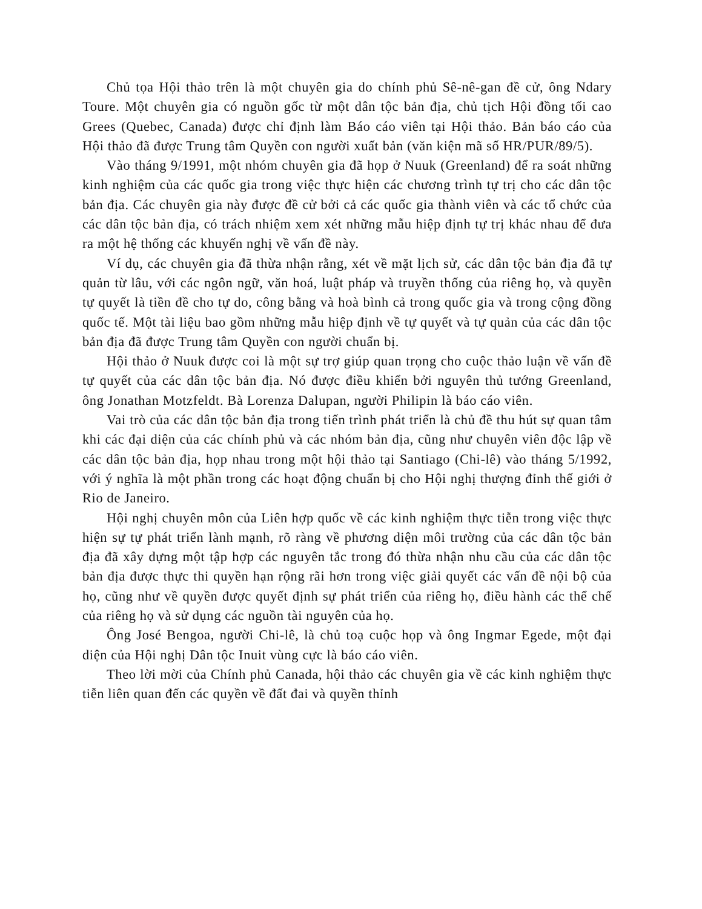Chủ tọa Hội thảo trên là một chuyên gia do chính phủ Sê-nê-gan đề cử, ông Ndary Toure. Một chuyên gia có nguồn gốc từ một dân tộc bản địa, chủ tịch Hội đồng tối cao Grees (Quebec, Canada) được chỉ định làm Báo cáo viên tại Hội thảo. Bản báo cáo của Hội thảo đã được Trung tâm Quyền con người xuất bản (văn kiện mã số HR/PUR/89/5).
Vào tháng 9/1991, một nhóm chuyên gia đã họp ở Nuuk (Greenland) để ra soát những kinh nghiệm của các quốc gia trong việc thực hiện các chương trình tự trị cho các dân tộc bản địa. Các chuyên gia này được đề cử bởi cả các quốc gia thành viên và các tổ chức của các dân tộc bản địa, có trách nhiệm xem xét những mẫu hiệp định tự trị khác nhau để đưa ra một hệ thống các khuyến nghị về vấn đề này.
Ví dụ, các chuyên gia đã thừa nhận rằng, xét về mặt lịch sử, các dân tộc bản địa đã tự quản từ lâu, với các ngôn ngữ, văn hoá, luật pháp và truyền thống của riêng họ, và quyền tự quyết là tiền đề cho tự do, công bằng và hoà bình cả trong quốc gia và trong cộng đồng quốc tế. Một tài liệu bao gồm những mẫu hiệp định về tự quyết và tự quản của các dân tộc bản địa đã được Trung tâm Quyền con người chuẩn bị.
Hội thảo ở Nuuk được coi là một sự trợ giúp quan trọng cho cuộc thảo luận về vấn đề tự quyết của các dân tộc bản địa. Nó được điều khiển bởi nguyên thủ tướng Greenland, ông Jonathan Motzfeldt. Bà Lorenza Dalupan, người Philipin là báo cáo viên.
Vai trò của các dân tộc bản địa trong tiến trình phát triển là chủ đề thu hút sự quan tâm khi các đại diện của các chính phủ và các nhóm bản địa, cũng như chuyên viên độc lập về các dân tộc bản địa, họp nhau trong một hội thảo tại Santiago (Chi-lê) vào tháng 5/1992, với ý nghĩa là một phần trong các hoạt động chuẩn bị cho Hội nghị thượng đỉnh thế giới ở Rio de Janeiro.
Hội nghị chuyên môn của Liên hợp quốc về các kinh nghiệm thực tiễn trong việc thực hiện sự tự phát triển lành mạnh, rõ ràng về phương diện môi trường của các dân tộc bản địa đã xây dựng một tập hợp các nguyên tắc trong đó thừa nhận nhu cầu của các dân tộc bản địa được thực thi quyền hạn rộng rãi hơn trong việc giải quyết các vấn đề nội bộ của họ, cũng như về quyền được quyết định sự phát triển của riêng họ, điều hành các thể chế của riêng họ và sử dụng các nguồn tài nguyên của họ.
Ông José Bengoa, người Chi-lê, là chủ toạ cuộc họp và ông Ingmar Egede, một đại diện của Hội nghị Dân tộc Inuit vùng cực là báo cáo viên.
Theo lời mời của Chính phủ Canada, hội thảo các chuyên gia về các kinh nghiệm thực tiễn liên quan đến các quyền về đất đai và quyền thỉnh